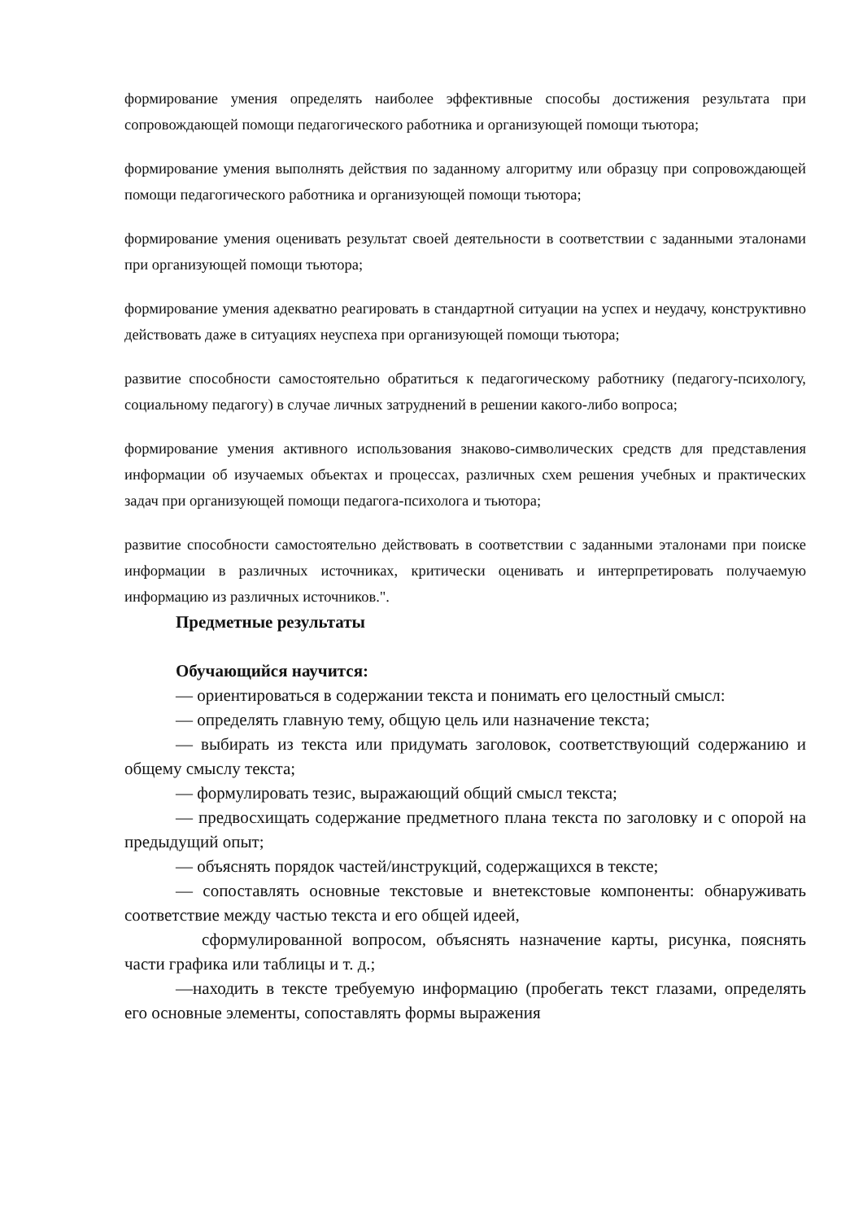формирование умения определять наиболее эффективные способы достижения результата при сопровождающей помощи педагогического работника и организующей помощи тьютора;
формирование умения выполнять действия по заданному алгоритму или образцу при сопровождающей помощи педагогического работника и организующей помощи тьютора;
формирование умения оценивать результат своей деятельности в соответствии с заданными эталонами при организующей помощи тьютора;
формирование умения адекватно реагировать в стандартной ситуации на успех и неудачу, конструктивно действовать даже в ситуациях неуспеха при организующей помощи тьютора;
развитие способности самостоятельно обратиться к педагогическому работнику (педагогу-психологу, социальному педагогу) в случае личных затруднений в решении какого-либо вопроса;
формирование умения активного использования знаково-символических средств для представления информации об изучаемых объектах и процессах, различных схем решения учебных и практических задач при организующей помощи педагога-психолога и тьютора;
развитие способности самостоятельно действовать в соответствии с заданными эталонами при поиске информации в различных источниках, критически оценивать и интерпретировать получаемую информацию из различных источников.".
Предметные результаты
Обучающийся научится:
— ориентироваться в содержании текста и понимать его целостный смысл:
— определять главную тему, общую цель или назначение текста;
— выбирать из текста или придумать заголовок, соответствующий содержанию и общему смыслу текста;
— формулировать тезис, выражающий общий смысл текста;
— предвосхищать содержание предметного плана текста по заголовку и с опорой на предыдущий опыт;
— объяснять порядок частей/инструкций, содержащихся в тексте;
— сопоставлять основные текстовые и внетекстовые компоненты: обнаруживать соответствие между частью текста и его общей идеей,
сформулированной вопросом, объяснять назначение карты, рисунка, пояснять части графика или таблицы и т. д.;
—находить в тексте требуемую информацию (пробегать текст глазами, определять его основные элементы, сопоставлять формы выражения